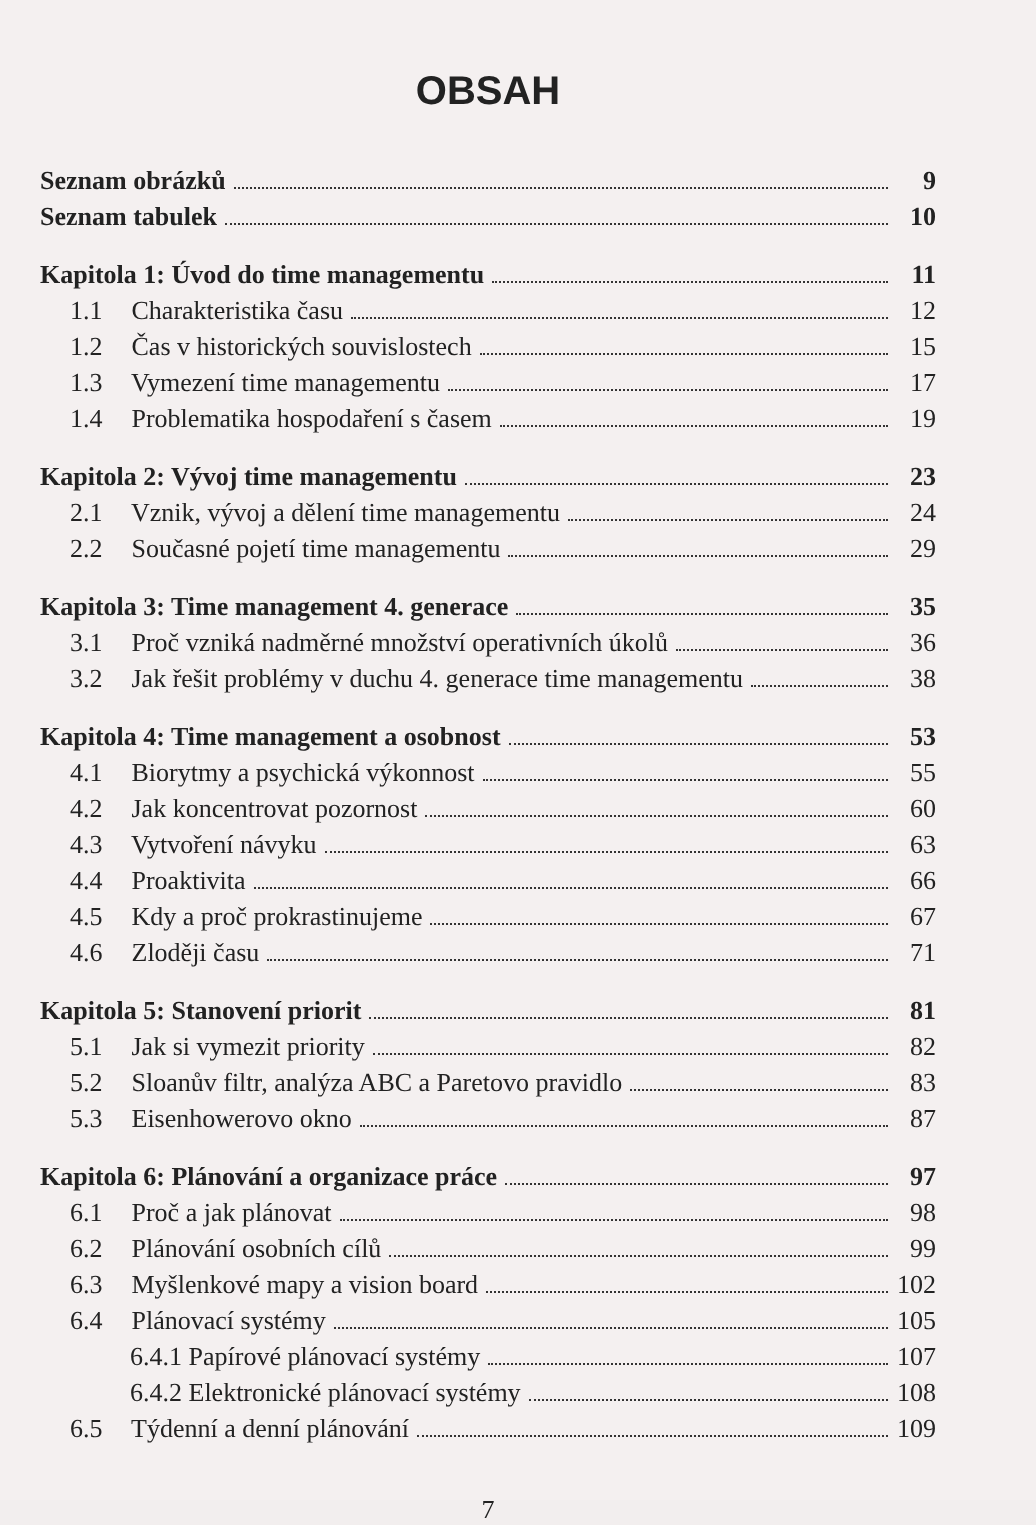OBSAH
Seznam obrázků 9
Seznam tabulek 10
Kapitola 1: Úvod do time managementu 11
1.1 Charakteristika času 12
1.2 Čas v historických souvislostech 15
1.3 Vymezení time managementu 17
1.4 Problematika hospodaření s časem 19
Kapitola 2: Vývoj time managementu 23
2.1 Vznik, vývoj a dělení time managementu 24
2.2 Současné pojetí time managementu 29
Kapitola 3: Time management 4. generace 35
3.1 Proč vzniká nadměrné množství operativních úkolů 36
3.2 Jak řešit problémy v duchu 4. generace time managementu 38
Kapitola 4: Time management a osobnost 53
4.1 Biorytmy a psychická výkonnost 55
4.2 Jak koncentrovat pozornost 60
4.3 Vytvoření návyku 63
4.4 Proaktivita 66
4.5 Kdy a proč prokrastinujeme 67
4.6 Zloději času 71
Kapitola 5: Stanovení priorit 81
5.1 Jak si vymezit priority 82
5.2 Sloanův filtr, analýza ABC a Paretovo pravidlo 83
5.3 Eisenhowerovo okno 87
Kapitola 6: Plánování a organizace práce 97
6.1 Proč a jak plánovat 98
6.2 Plánování osobních cílů 99
6.3 Myšlenkové mapy a vision board 102
6.4 Plánovací systémy 105
6.4.1 Papírové plánovací systémy 107
6.4.2 Elektronické plánovací systémy 108
6.5 Týdenní a denní plánování 109
7